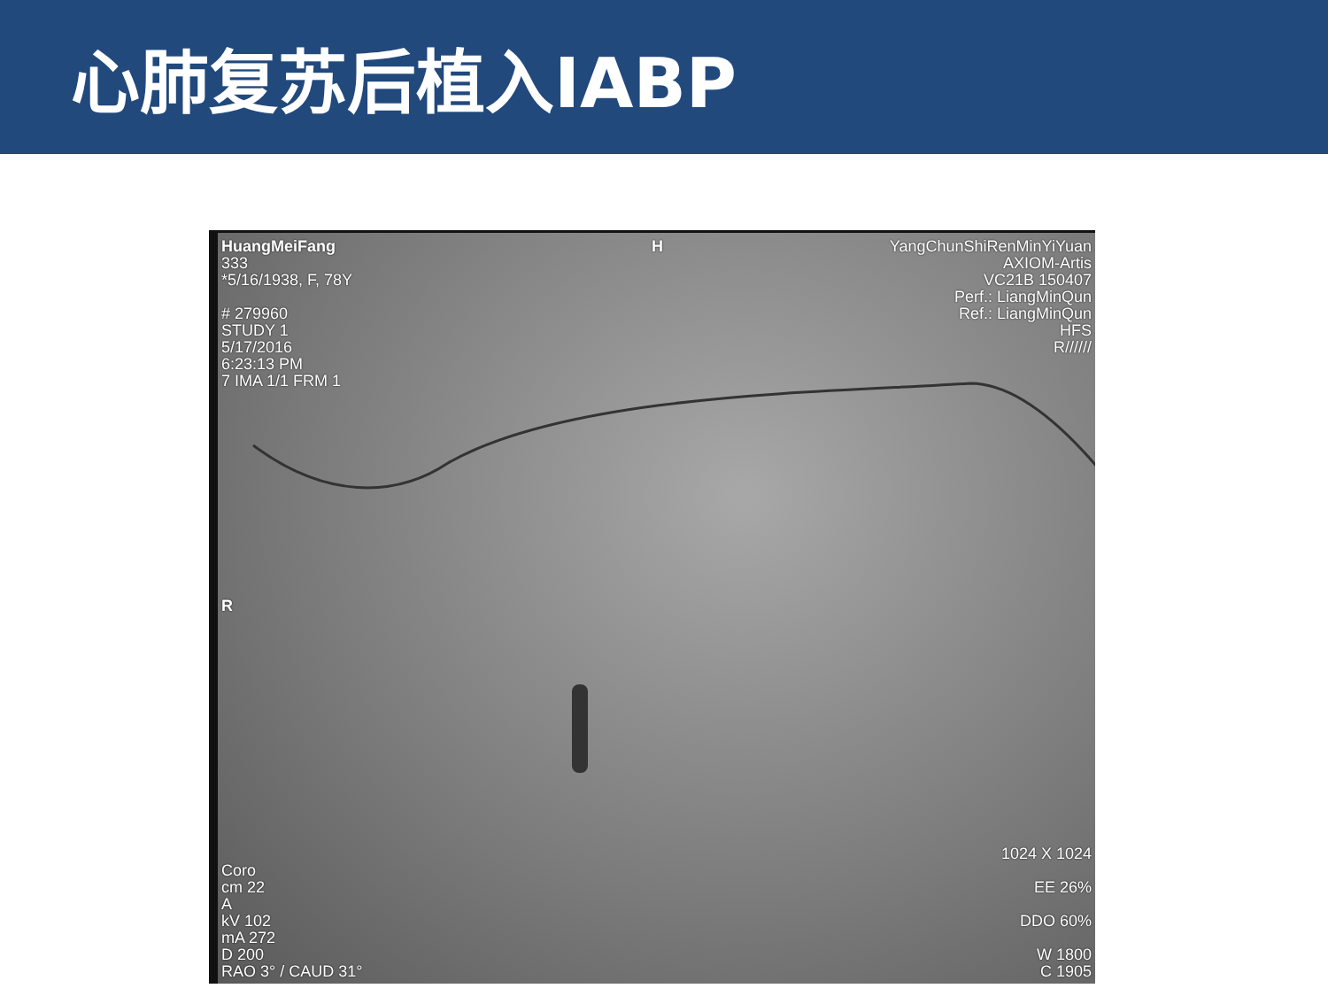心肺复苏后植入IABP
HuangMeiFang
333
*5/16/1938, F, 78Y
# 279960
STUDY 1
5/17/2016
6:23:13 PM
7 IMA 1/1 FRM 1
H
YangChunShiRenMinYiYuan
AXIOM-Artis
VC21B 150407
Perf.: LiangMinQun
Ref.: LiangMinQun
HFS
R//////
R
Coro
cm 22
A
kV 102
mA 272
D 200
RAO 3° / CAUD 31°
1024 X 1024
EE 26%
DDO 60%
W 1800
C 1905